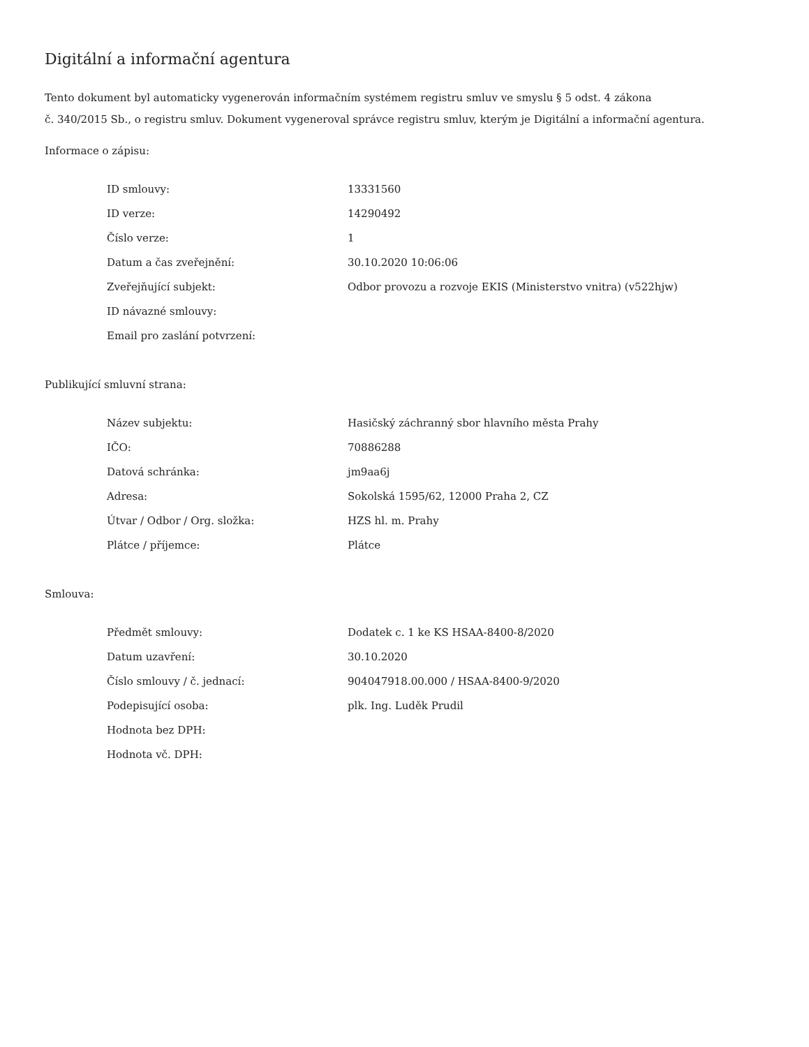Digitální a informační agentura
Tento dokument byl automaticky vygenerován informačním systémem registru smluv ve smyslu § 5 odst. 4 zákona
č. 340/2015 Sb., o registru smluv. Dokument vygeneroval správce registru smluv, kterým je Digitální a informační agentura.
Informace o zápisu:
| ID smlouvy: | 13331560 |
| ID verze: | 14290492 |
| Číslo verze: | 1 |
| Datum a čas zveřejnění: | 30.10.2020 10:06:06 |
| Zveřejňující subjekt: | Odbor provozu a rozvoje EKIS (Ministerstvo vnitra) (v522hjw) |
| ID návazné smlouvy: | |
| Email pro zaslání potvrzení: | |
Publikující smluvní strana:
| Název subjektu: | Hasičský záchranný sbor hlavního města Prahy |
| IČO: | 70886288 |
| Datová schránka: | jm9aa6j |
| Adresa: | Sokolská 1595/62, 12000 Praha 2, CZ |
| Útvar / Odbor / Org. složka: | HZS hl. m. Prahy |
| Plátce / příjemce: | Plátce |
Smlouva:
| Předmět smlouvy: | Dodatek c. 1 ke KS HSAA-8400-8/2020 |
| Datum uzavření: | 30.10.2020 |
| Číslo smlouvy / č. jednací: | 904047918.00.000 / HSAA-8400-9/2020 |
| Podepisující osoba: | plk. Ing. Luděk Prudil |
| Hodnota bez DPH: | |
| Hodnota vč. DPH: | |